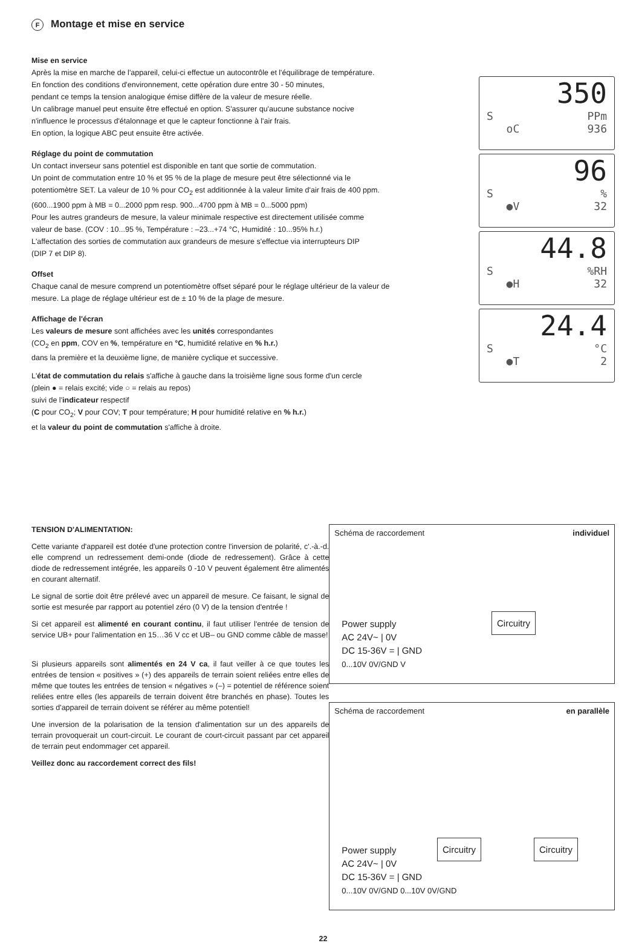F Montage et mise en service
Mise en service
Après la mise en marche de l'appareil, celui-ci effectue un autocontrôle et l'équilibrage de température.
En fonction des conditions d'environnement, cette opération dure entre 30 - 50 minutes,
pendant ce temps la tension analogique émise diffère de la valeur de mesure réelle.
Un calibrage manuel peut ensuite être effectué en option. S'assurer qu'aucune substance nocive
n'influence le processus d'étalonnage et que le capteur fonctionne à l'air frais.
En option, la logique ABC peut ensuite être activée.
Réglage du point de commutation
Un contact inverseur sans potentiel est disponible en tant que sortie de commutation.
Un point de commutation entre 10 % et 95 % de la plage de mesure peut être sélectionné via le
potentiomètre SET. La valeur de 10 % pour CO<sub>2</sub> est additionnée à la valeur limite d'air frais de 400 ppm.
(600...1900 ppm à MB = 0...2000 ppm resp. 900...4700 ppm à MB = 0...5000 ppm)
Pour les autres grandeurs de mesure, la valeur minimale respective est directement utilisée comme
valeur de base. (COV : 10...95 %, Température : –23...+74 °C, Humidité : 10...95% h.r.)
L'affectation des sorties de commutation aux grandeurs de mesure s'effectue via interrupteurs DIP
(DIP 7 et DIP 8).
Offset
Chaque canal de mesure comprend un potentiomètre offset séparé pour le réglage ultérieur de la valeur de
mesure. La plage de réglage ultérieur est de ± 10 % de la plage de mesure.
Affichage de l'écran
Les valeurs de mesure sont affichées avec les unités correspondantes
(CO<sub>2</sub> en ppm, COV en %, température en °C, humidité relative en % h.r.)
dans la première et la deuxième ligne, de manière cyclique et successive.
L'état de commutation du relais s'affiche à gauche dans la troisième ligne sous forme d'un cercle
(plein ● = relais excité; vide ○ = relais au repos)
suivi de l'indicateur respectif
(C pour CO<sub>2</sub>; V pour COV; T pour température; H pour humidité relative en % h.r.)
et la valeur du point de commutation s'affiche à droite.
350
S PPm
oC 936
96
S%
●V 32
44.8
S%RH
●H 32
24.4
S °C
●T 2
TENSION D'ALIMENTATION:
Cette variante d'appareil est dotée d'une protection contre l'inversion de polarité, c'.-à.-d. elle comprend un redressement demi-onde (diode de redressement). Grâce à cette diode de redressement intégrée, les appareils 0 -10 V peuvent également être alimentés en courant alternatif.
Le signal de sortie doit être prélevé avec un appareil de mesure. Ce faisant, le signal de sortie est mesurée par rapport au potentiel zéro (0 V) de la tension d'entrée !
Si cet appareil est alimenté en courant continu, il faut utiliser l'entrée de tension de service UB+ pour l'alimentation en 15…36 V cc et UB– ou GND comme câble de masse!
Si plusieurs appareils sont alimentés en 24 V ca, il faut veiller à ce que toutes les entrées de tension « positives » (+) des appareils de terrain soient reliées entre elles de même que toutes les entrées de tension « négatives » (–) = potentiel de référence soient reliées entre elles (les appareils de terrain doivent être branchés en phase). Toutes les sorties d'appareil de terrain doivent se référer au même potentiel!
Une inversion de la polarisation de la tension d'alimentation sur un des appareils de terrain provoquerait un court-circuit. Le courant de court-circuit passant par cet appareil de terrain peut endommager cet appareil.
Veillez donc au raccordement correct des fils!
Schéma de raccordement individuel
Circuitry
Power supply
AC 24V~ | 0V
DC 15-36V = | GND
0...10V 0V/GND V
Schéma de raccordement en parallèle
Circuitry Circuitry
Power supply
AC 24V~ | 0V
DC 15-36V = | GND
0...10V 0V/GND 0...10V 0V/GND
22